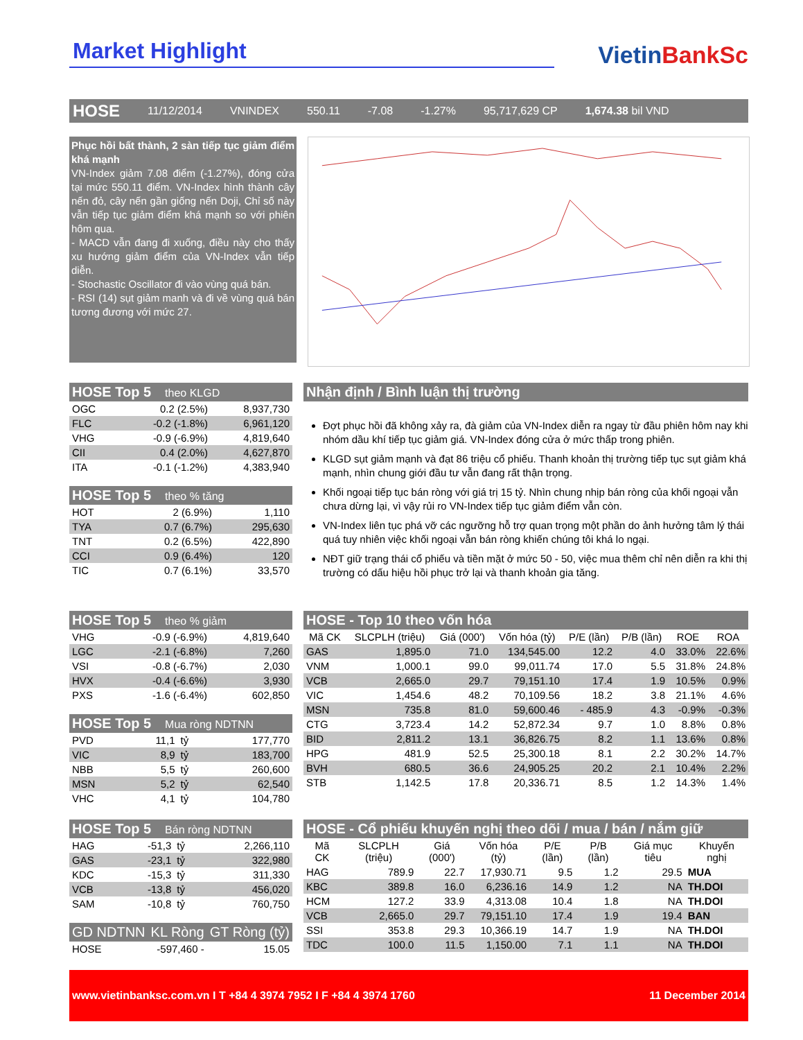Market Highlight
VietinBankSc
HOSE 11/12/2014 VNINDEX 550.11 -7.08 -1.27% 95,717,629 CP 1,674.38 bil VND
Phục hồi bất thành, 2 sàn tiếp tục giảm điểm khá mạnh
VN-Index giảm 7.08 điểm (-1.27%), đóng cửa tại mức 550.11 điểm. VN-Index hình thành cây nến đỏ, cây nến gần giống nến Doji, Chỉ số này vẫn tiếp tục giảm điểm khá mạnh so với phiên hôm qua.
- MACD vẫn đang đi xuống, điều này cho thấy xu hướng giảm điểm của VN-Index vẫn tiếp diễn.
- Stochastic Oscillator đi vào vùng quá bán.
- RSI (14) sụt giảm manh và đi về vùng quá bán tương đương với mức 27.
HOSE Top 5 theo KLGD
| OGC | 0.2 (2.5%) | 8,937,730 |
| FLC | -0.2 (-1.8%) | 6,961,120 |
| VHG | -0.9 (-6.9%) | 4,819,640 |
| CII | 0.4 (2.0%) | 4,627,870 |
| ITA | -0.1 (-1.2%) | 4,383,940 |
HOSE Top 5 theo % tăng
| HOT | 2 (6.9%) | 1,110 |
| TYA | 0.7 (6.7%) | 295,630 |
| TNT | 0.2 (6.5%) | 422,890 |
| CCI | 0.9 (6.4%) | 120 |
| TIC | 0.7 (6.1%) | 33,570 |
Nhận định / Bình luận thị trường
Đợt phục hồi đã không xảy ra, đà giảm của VN-Index diễn ra ngay từ đầu phiên hôm nay khi nhóm dầu khí tiếp tục giảm giá. VN-Index đóng cửa ở mức thấp trong phiên.
KLGD sụt giảm mạnh và đạt 86 triệu cổ phiếu. Thanh khoản thị trường tiếp tục sụt giảm khá mạnh, nhìn chung giới đầu tư vẫn đang rất thận trọng.
Khối ngoại tiếp tục bán ròng với giá trị 15 tỷ. Nhìn chung nhịp bán ròng của khối ngoại vẫn chưa dừng lại, vì vậy rủi ro VN-Index tiếp tục giảm điểm vẫn còn.
VN-Index liên tục phá vỡ các ngưỡng hỗ trợ quan trọng một phần do ảnh hưởng tâm lý thái quá tuy nhiên việc khối ngoại vẫn bán ròng khiến chúng tôi khá lo ngại.
NĐT giữ trạng thái cổ phiếu và tiền mặt ở mức 50 - 50, việc mua thêm chỉ nên diễn ra khi thị trường có dấu hiệu hồi phục trở lại và thanh khoản gia tăng.
HOSE Top 5 theo % giảm
| VHG | -0.9 (-6.9%) | 4,819,640 |
| LGC | -2.1 (-6.8%) | 7,260 |
| VSI | -0.8 (-6.7%) | 2,030 |
| HVX | -0.4 (-6.6%) | 3,930 |
| PXS | -1.6 (-6.4%) | 602,850 |
HOSE Top 5 Mua ròng NDTNN
| PVD | 11,1 | tỷ | 177,770 |
| VIC | 8,9 | tỷ | 183,700 |
| NBB | 5,5 | tỷ | 260,600 |
| MSN | 5,2 | tỷ | 62,540 |
| VHC | 4,1 | tỷ | 104,780 |
HOSE - Top 10 theo vốn hóa
| Mã CK | SLCPLH (triệu) | Giá (000') | Vốn hóa (tỷ) | P/E (lần) | P/B (lần) | ROE | ROA |
| --- | --- | --- | --- | --- | --- | --- | --- |
| GAS | 1,895.0 | 71.0 | 134,545.00 | 12.2 | 4.0 | 33.0% | 22.6% |
| VNM | 1,000.1 | 99.0 | 99,011.74 | 17.0 | 5.5 | 31.8% | 24.8% |
| VCB | 2,665.0 | 29.7 | 79,151.10 | 17.4 | 1.9 | 10.5% | 0.9% |
| VIC | 1,454.6 | 48.2 | 70,109.56 | 18.2 | 3.8 | 21.1% | 4.6% |
| MSN | 735.8 | 81.0 | 59,600.46 | - 485.9 | 4.3 | -0.9% | -0.3% |
| CTG | 3,723.4 | 14.2 | 52,872.34 | 9.7 | 1.0 | 8.8% | 0.8% |
| BID | 2,811.2 | 13.1 | 36,826.75 | 8.2 | 1.1 | 13.6% | 0.8% |
| HPG | 481.9 | 52.5 | 25,300.18 | 8.1 | 2.2 | 30.2% | 14.7% |
| BVH | 680.5 | 36.6 | 24,905.25 | 20.2 | 2.1 | 10.4% | 2.2% |
| STB | 1,142.5 | 17.8 | 20,336.71 | 8.5 | 1.2 | 14.3% | 1.4% |
HOSE Top 5 Bán ròng NDTNN
| HAG | -51,3 | tỷ | 2,266,110 |
| GAS | -23,1 | tỷ | 322,980 |
| KDC | -15,3 | tỷ | 311,330 |
| VCB | -13,8 | tỷ | 456,020 |
| SAM | -10,8 | tỷ | 760,750 |
| GD NDTNN | KL Ròng | GT Ròng (tỷ) |
| --- | --- | --- |
| HOSE | -597,460 - | 15.05 |
HOSE - Cổ phiếu khuyến nghị theo dõi / mua / bán / nắm giữ
| Mã CK | SLCPLH (triệu) | Giá (000') | Vốn hóa (tỷ) | P/E (lần) | P/B (lần) | Giá mục tiêu | Khuyến nghị |
| --- | --- | --- | --- | --- | --- | --- | --- |
| HAG | 789.9 | 22.7 | 17,930.71 | 9.5 | 1.2 | 29.5 | MUA |
| KBC | 389.8 | 16.0 | 6,236.16 | 14.9 | 1.2 | NA | TH.DOI |
| HCM | 127.2 | 33.9 | 4,313.08 | 10.4 | 1.8 | NA | TH.DOI |
| VCB | 2,665.0 | 29.7 | 79,151.10 | 17.4 | 1.9 | 19.4 | BAN |
| SSI | 353.8 | 29.3 | 10,366.19 | 14.7 | 1.9 | NA | TH.DOI |
| TDC | 100.0 | 11.5 | 1,150.00 | 7.1 | 1.1 | NA | TH.DOI |
www.vietinbanksc.com.vn I T +84 4 3974 7952 I F +84 4 3974 1760 11 December 2014